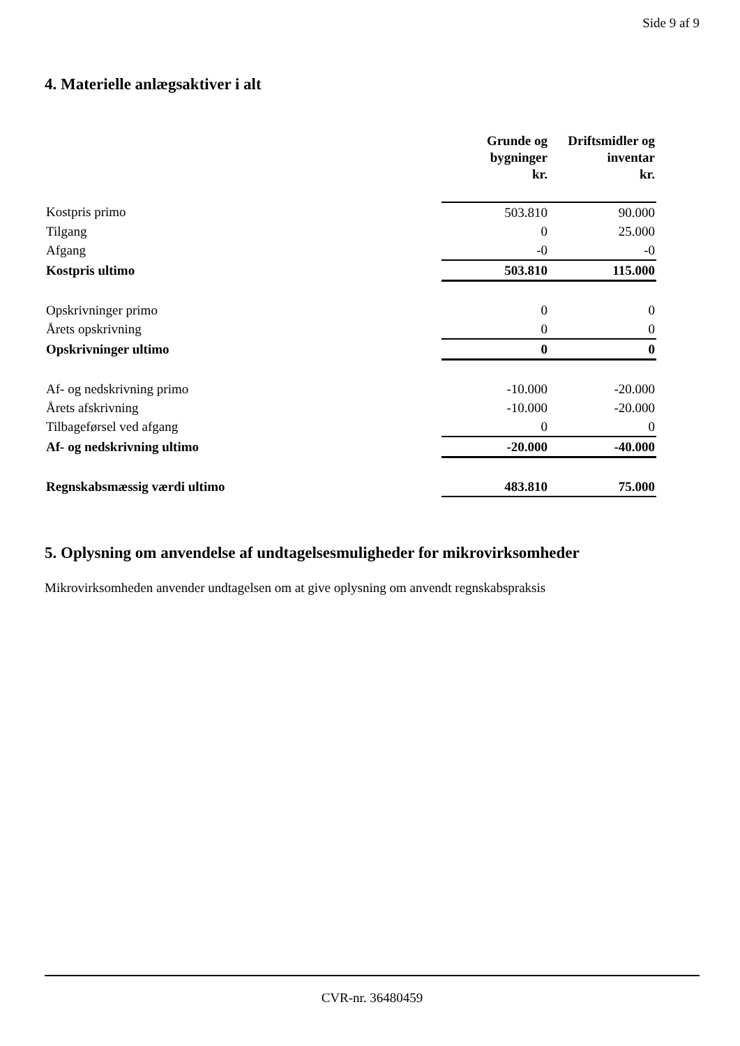Side 9 af 9
4. Materielle anlægsaktiver i alt
| | Grunde og bygninger kr. | Driftsmidler og inventar kr. |
| --- | --- | --- |
| Kostpris primo | 503.810 | 90.000 |
| Tilgang | 0 | 25.000 |
| Afgang | -0 | -0 |
| Kostpris ultimo | 503.810 | 115.000 |
| Opskrivninger primo | 0 | 0 |
| Årets opskrivning | 0 | 0 |
| Opskrivninger ultimo | 0 | 0 |
| Af- og nedskrivning primo | -10.000 | -20.000 |
| Årets afskrivning | -10.000 | -20.000 |
| Tilbageførsel ved afgang | 0 | 0 |
| Af- og nedskrivning ultimo | -20.000 | -40.000 |
| Regnskabsmæssig værdi ultimo | 483.810 | 75.000 |
5. Oplysning om anvendelse af undtagelsesmuligheder for mikrovirksomheder
Mikrovirksomheden anvender undtagelsen om at give oplysning om anvendt regnskabspraksis
CVR-nr. 36480459